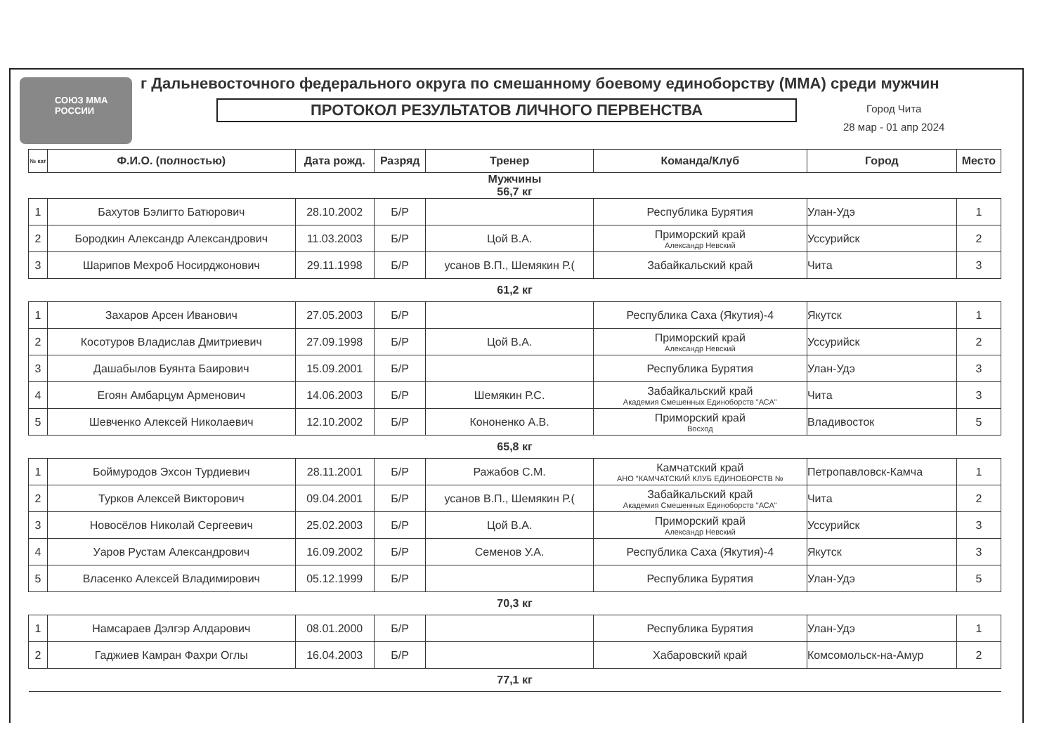СОЮЗ ММА РОССИИ г Дальневосточного федерального округа по смешанному боевому единоборству (ММА) среди мужчин
ПРОТОКОЛ РЕЗУЛЬТАТОВ ЛИЧНОГО ПЕРВЕНСТВА
Город Чита
28 мар - 01 апр 2024
| № кат | Ф.И.О. (полностью) | Дата рожд. | Разряд | Тренер | Команда/Клуб | Город | Место |
| --- | --- | --- | --- | --- | --- | --- | --- |
| Мужчины 56,7 кг | | | | | | | |
| 1 | Бахутов Бэлигто Батюрович | 28.10.2002 | Б/Р | | Республика Бурятия | Улан-Удэ | 1 |
| 2 | Бородкин Александр Александрович | 11.03.2003 | Б/Р | Цой В.А. | Приморский край Александр Невский | Уссурийск | 2 |
| 3 | Шарипов Мехроб Носирджонович | 29.11.1998 | Б/Р | усанов В.П., Шемякин Р.( | Забайкальский край | Чита | 3 |
| 61,2 кг | | | | | | | |
| 1 | Захаров Арсен Иванович | 27.05.2003 | Б/Р | | Республика Саха (Якутия)-4 | Якутск | 1 |
| 2 | Косотуров Владислав Дмитриевич | 27.09.1998 | Б/Р | Цой В.А. | Приморский край Александр Невский | Уссурийск | 2 |
| 3 | Дашабылов Буянта Баирович | 15.09.2001 | Б/Р | | Республика Бурятия | Улан-Удэ | 3 |
| 4 | Егоян Амбарцум Арменович | 14.06.2003 | Б/Р | Шемякин Р.С. | Забайкальский край Академия Смешенных Единоборств "АСА" | Чита | 3 |
| 5 | Шевченко Алексей Николаевич | 12.10.2002 | Б/Р | Кононенко А.В. | Приморский край Восход | Владивосток | 5 |
| 65,8 кг | | | | | | | |
| 1 | Боймуродов Эхсон Турдиевич | 28.11.2001 | Б/Р | Ражабов С.М. | Камчатский край АНО "КАМЧАТСКИЙ КЛУБ ЕДИНОБОРСТВ № | Петропавловск-Камча | 1 |
| 2 | Турков Алексей Викторович | 09.04.2001 | Б/Р | усанов В.П., Шемякин Р.( | Забайкальский край Академия Смешенных Единоборств "АСА" | Чита | 2 |
| 3 | Новосёлов Николай Сергеевич | 25.02.2003 | Б/Р | Цой В.А. | Приморский край Александр Невский | Уссурийск | 3 |
| 4 | Уаров Рустам Александрович | 16.09.2002 | Б/Р | Семенов У.А. | Республика Саха (Якутия)-4 | Якутск | 3 |
| 5 | Власенко Алексей Владимирович | 05.12.1999 | Б/Р | | Республика Бурятия | Улан-Удэ | 5 |
| 70,3 кг | | | | | | | |
| 1 | Намсараев Дэлгэр Алдарович | 08.01.2000 | Б/Р | | Республика Бурятия | Улан-Удэ | 1 |
| 2 | Гаджиев Камран Фахри Оглы | 16.04.2003 | Б/Р | | Хабаровский край | Комсомольск-на-Амур | 2 |
| 77,1 кг | | | | | | | |